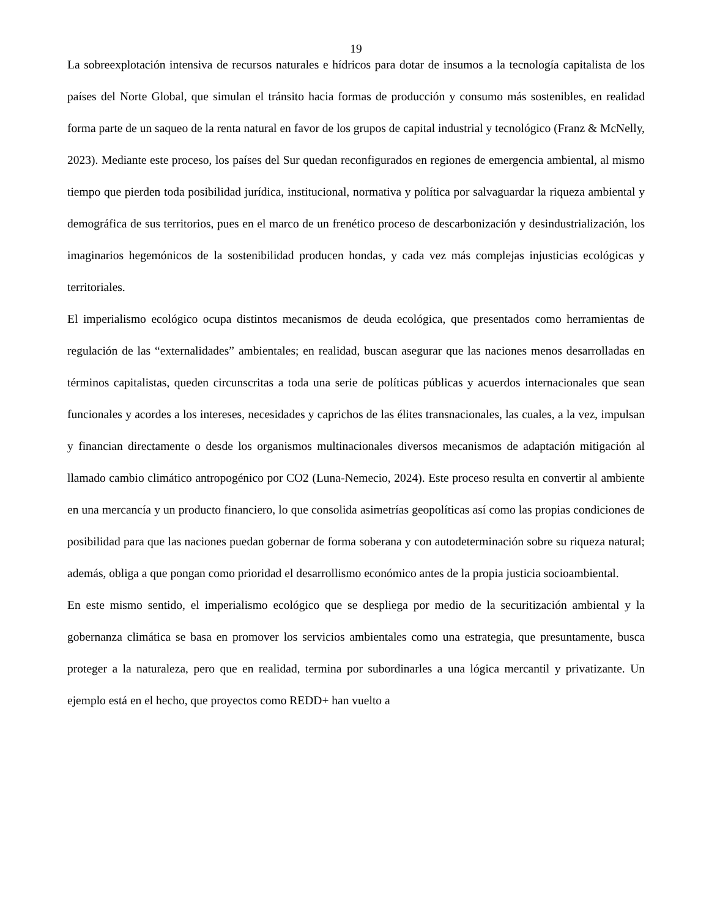19
La sobreexplotación intensiva de recursos naturales e hídricos para dotar de insumos a la tecnología capitalista de los países del Norte Global, que simulan el tránsito hacia formas de producción y consumo más sostenibles, en realidad forma parte de un saqueo de la renta natural en favor de los grupos de capital industrial y tecnológico (Franz & McNelly, 2023). Mediante este proceso, los países del Sur quedan reconfigurados en regiones de emergencia ambiental, al mismo tiempo que pierden toda posibilidad jurídica, institucional, normativa y política por salvaguardar la riqueza ambiental y demográfica de sus territorios, pues en el marco de un frenético proceso de descarbonización y desindustrialización, los imaginarios hegemónicos de la sostenibilidad producen hondas, y cada vez más complejas injusticias ecológicas y territoriales.
El imperialismo ecológico ocupa distintos mecanismos de deuda ecológica, que presentados como herramientas de regulación de las “externalidades” ambientales; en realidad, buscan asegurar que las naciones menos desarrolladas en términos capitalistas, queden circunscritas a toda una serie de políticas públicas y acuerdos internacionales que sean funcionales y acordes a los intereses, necesidades y caprichos de las élites transnacionales, las cuales, a la vez, impulsan y financian directamente o desde los organismos multinacionales diversos mecanismos de adaptación mitigación al llamado cambio climático antropogénico por CO2 (Luna-Nemecio, 2024). Este proceso resulta en convertir al ambiente en una mercancía y un producto financiero, lo que consolida asimetrías geopolíticas así como las propias condiciones de posibilidad para que las naciones puedan gobernar de forma soberana y con autodeterminación sobre su riqueza natural; además, obliga a que pongan como prioridad el desarrollismo económico antes de la propia justicia socioambiental.
En este mismo sentido, el imperialismo ecológico que se despliega por medio de la securitización ambiental y la gobernanza climática se basa en promover los servicios ambientales como una estrategia, que presuntamente, busca proteger a la naturaleza, pero que en realidad, termina por subordinarles a una lógica mercantil y privatizante. Un ejemplo está en el hecho, que proyectos como REDD+ han vuelto a